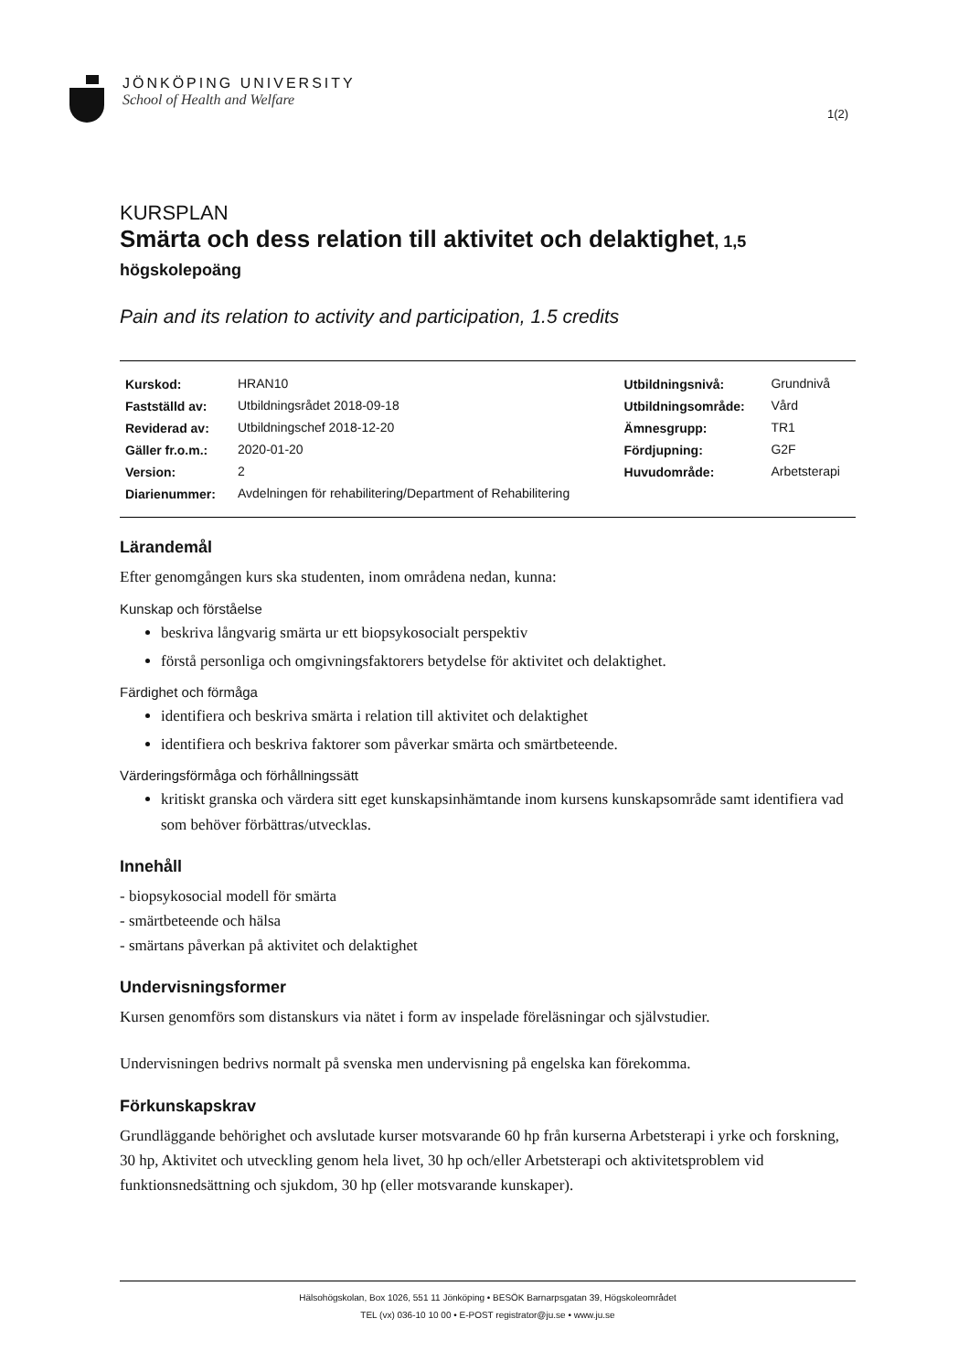JÖNKÖPING UNIVERSITY
School of Health and Welfare
1(2)
KURSPLAN
Smärta och dess relation till aktivitet och delaktighet, 1,5 högskolepoäng
Pain and its relation to activity and participation, 1.5 credits
| Kurskod: | HRAN10 | Utbildningsnivå: | Grundnivå |
| Fastställd av: | Utbildningsrådet 2018-09-18 | Utbildningsområde: | Vård |
| Reviderad av: | Utbildningschef 2018-12-20 | Ämnesgrupp: | TR1 |
| Gäller fr.o.m.: | 2020-01-20 | Fördjupning: | G2F |
| Version: | 2 | Huvudområde: | Arbetsterapi |
| Diarienummer: | Avdelningen för rehabilitering/Department of Rehabilitering | | |
Lärandemål
Efter genomgången kurs ska studenten, inom områdena nedan, kunna:
Kunskap och förståelse
beskriva långvarig smärta ur ett biopsykosocialt perspektiv
förstå personliga och omgivningsfaktorers betydelse för aktivitet och delaktighet.
Färdighet och förmåga
identifiera och beskriva smärta i relation till aktivitet och delaktighet
identifiera och beskriva faktorer som påverkar smärta och smärtbeteende.
Värderingsförmåga och förhållningssätt
kritiskt granska och värdera sitt eget kunskapsinhämtande inom kursens kunskapsområde samt identifiera vad som behöver förbättras/utvecklas.
Innehåll
- biopsykosocial modell för smärta
- smärtbeteende och hälsa
- smärtans påverkan på aktivitet och delaktighet
Undervisningsformer
Kursen genomförs som distanskurs via nätet i form av inspelade föreläsningar och självstudier.
Undervisningen bedrivs normalt på svenska men undervisning på engelska kan förekomma.
Förkunskapskrav
Grundläggande behörighet och avslutade kurser motsvarande 60 hp från kurserna Arbetsterapi i yrke och forskning, 30 hp, Aktivitet och utveckling genom hela livet, 30 hp och/eller Arbetsterapi och aktivitetsproblem vid funktionsnedsättning och sjukdom, 30 hp (eller motsvarande kunskaper).
Hälsohögskolan, Box 1026, 551 11 Jönköping • BESÖK Barnarpsgatan 39, Högskoleområdet
TEL (vx) 036-10 10 00 • E-POST registrator@ju.se • www.ju.se